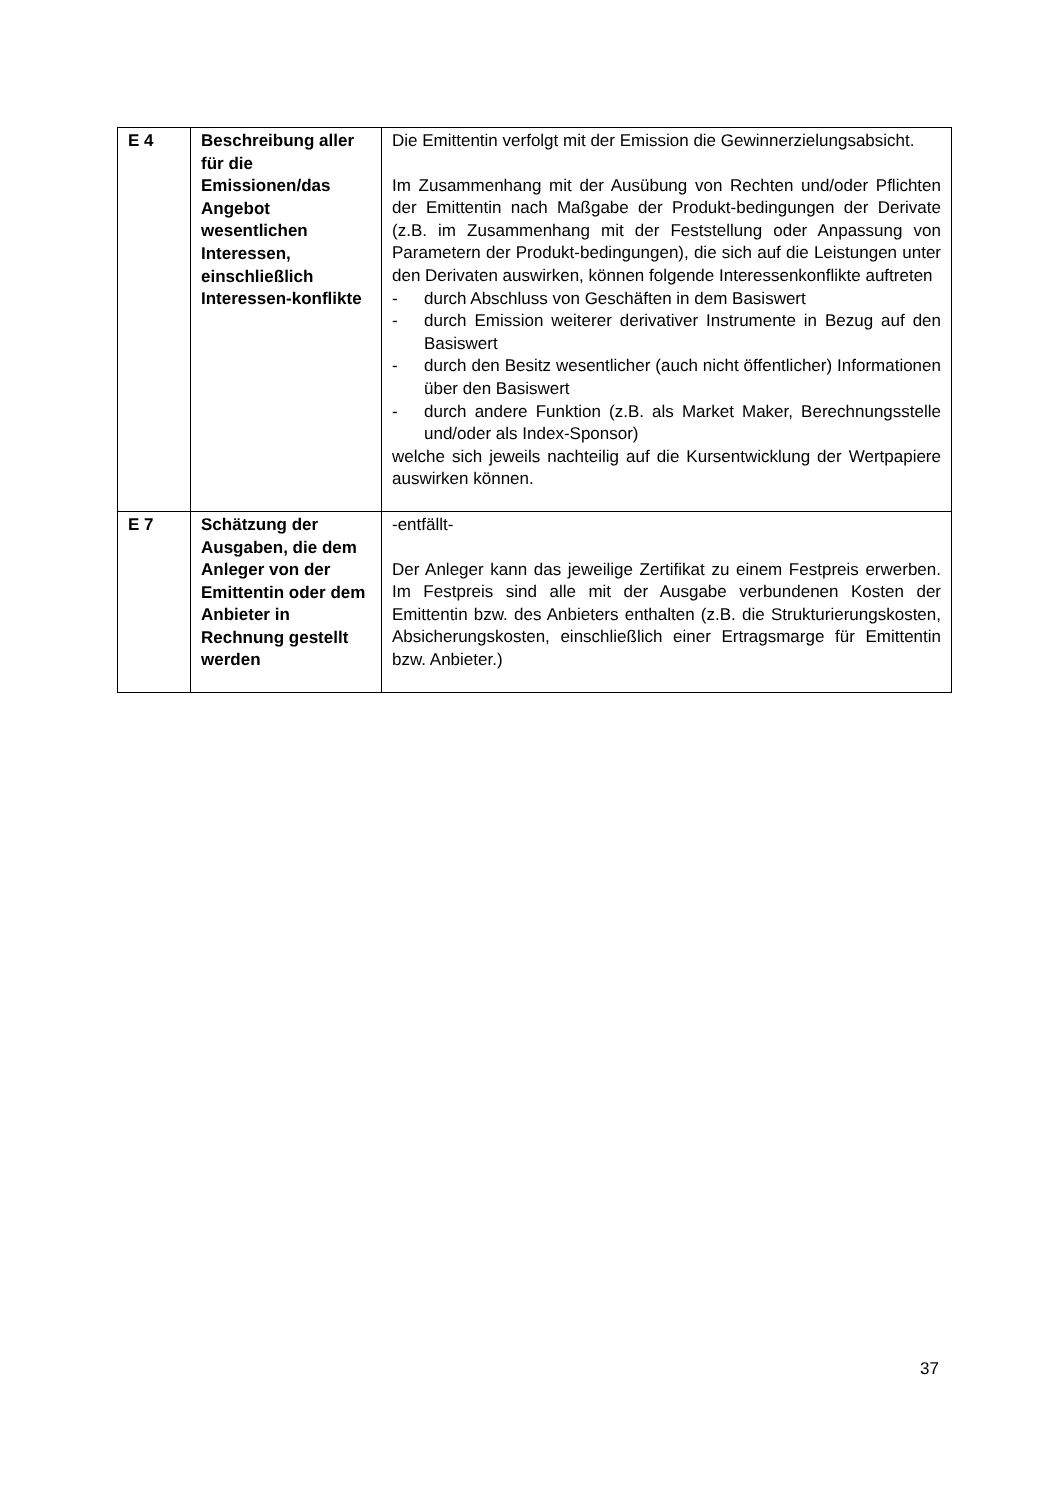| E 4 | Beschreibung aller für die Emissionen/das Angebot wesentlichen Interessen, einschließlich Interessen-konflikte | Die Emittentin verfolgt mit der Emission die Gewinnerzielungsabsicht. Im Zusammenhang mit der Ausübung von Rechten und/oder Pflichten der Emittentin nach Maßgabe der Produkt-bedingungen der Derivate (z.B. im Zusammenhang mit der Feststellung oder Anpassung von Parametern der Produkt-bedingungen), die sich auf die Leistungen unter den Derivaten auswirken, können folgende Interessenkonflikte auftreten - durch Abschluss von Geschäften in dem Basiswert - durch Emission weiterer derivativer Instrumente in Bezug auf den Basiswert - durch den Besitz wesentlicher (auch nicht öffentlicher) Informationen über den Basiswert - durch andere Funktion (z.B. als Market Maker, Berechnungsstelle und/oder als Index-Sponsor) welche sich jeweils nachteilig auf die Kursentwicklung der Wertpapiere auswirken können. |
| E 7 | Schätzung der Ausgaben, die dem Anleger von der Emittentin oder dem Anbieter in Rechnung gestellt werden | -entfällt- Der Anleger kann das jeweilige Zertifikat zu einem Festpreis erwerben. Im Festpreis sind alle mit der Ausgabe verbundenen Kosten der Emittentin bzw. des Anbieters enthalten (z.B. die Strukturierungskosten, Absicherungskosten, einschließlich einer Ertragsmarge für Emittentin bzw. Anbieter.) |
37